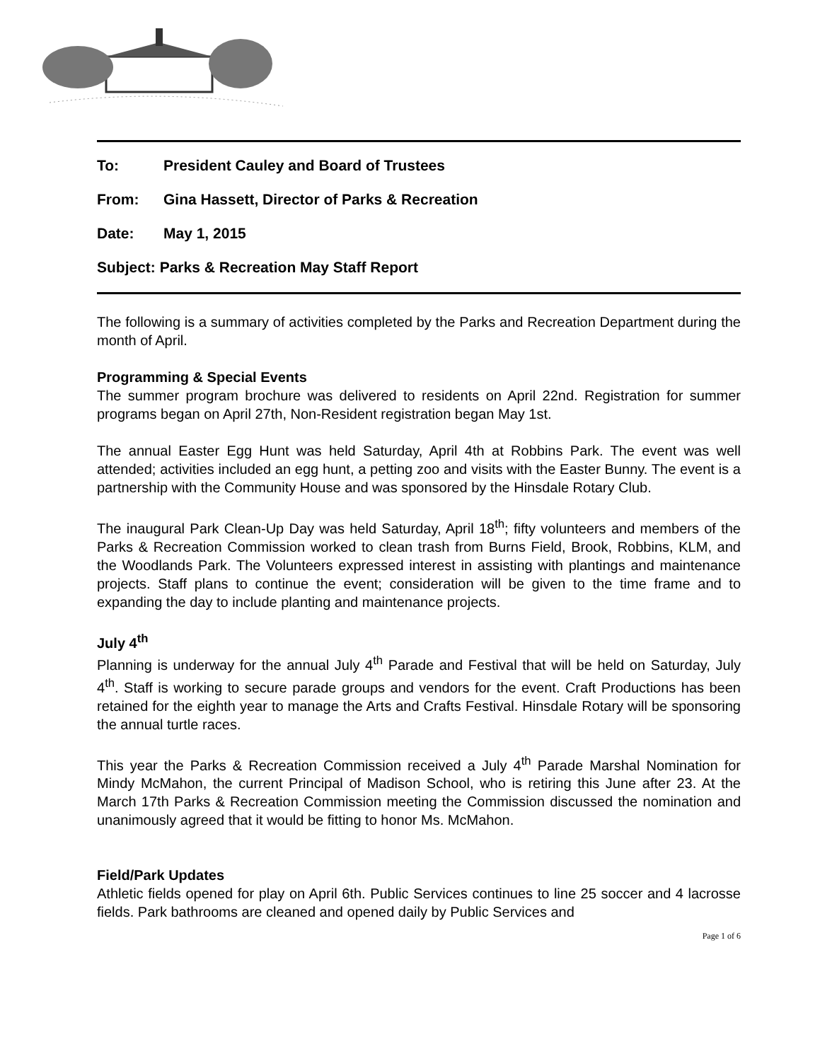To: President Cauley and Board of Trustees
From: Gina Hassett, Director of Parks & Recreation
Date: May 1, 2015
Subject: Parks & Recreation May Staff Report
The following is a summary of activities completed by the Parks and Recreation Department during the month of April.
Programming & Special Events
The summer program brochure was delivered to residents on April 22nd. Registration for summer programs began on April 27th, Non-Resident registration began May 1st.
The annual Easter Egg Hunt was held Saturday, April 4th at Robbins Park. The event was well attended; activities included an egg hunt, a petting zoo and visits with the Easter Bunny. The event is a partnership with the Community House and was sponsored by the Hinsdale Rotary Club.
The inaugural Park Clean-Up Day was held Saturday, April 18<sup>th</sup>; fifty volunteers and members of the Parks & Recreation Commission worked to clean trash from Burns Field, Brook, Robbins, KLM, and the Woodlands Park. The Volunteers expressed interest in assisting with plantings and maintenance projects. Staff plans to continue the event; consideration will be given to the time frame and to expanding the day to include planting and maintenance projects.
July 4<sup>th</sup>
Planning is underway for the annual July 4<sup>th</sup> Parade and Festival that will be held on Saturday, July 4<sup>th</sup>. Staff is working to secure parade groups and vendors for the event. Craft Productions has been retained for the eighth year to manage the Arts and Crafts Festival. Hinsdale Rotary will be sponsoring the annual turtle races.
This year the Parks & Recreation Commission received a July 4<sup>th</sup> Parade Marshal Nomination for Mindy McMahon, the current Principal of Madison School, who is retiring this June after 23. At the March 17th Parks & Recreation Commission meeting the Commission discussed the nomination and unanimously agreed that it would be fitting to honor Ms. McMahon.
Field/Park Updates
Athletic fields opened for play on April 6th. Public Services continues to line 25 soccer and 4 lacrosse fields. Park bathrooms are cleaned and opened daily by Public Services and
Page 1 of 6